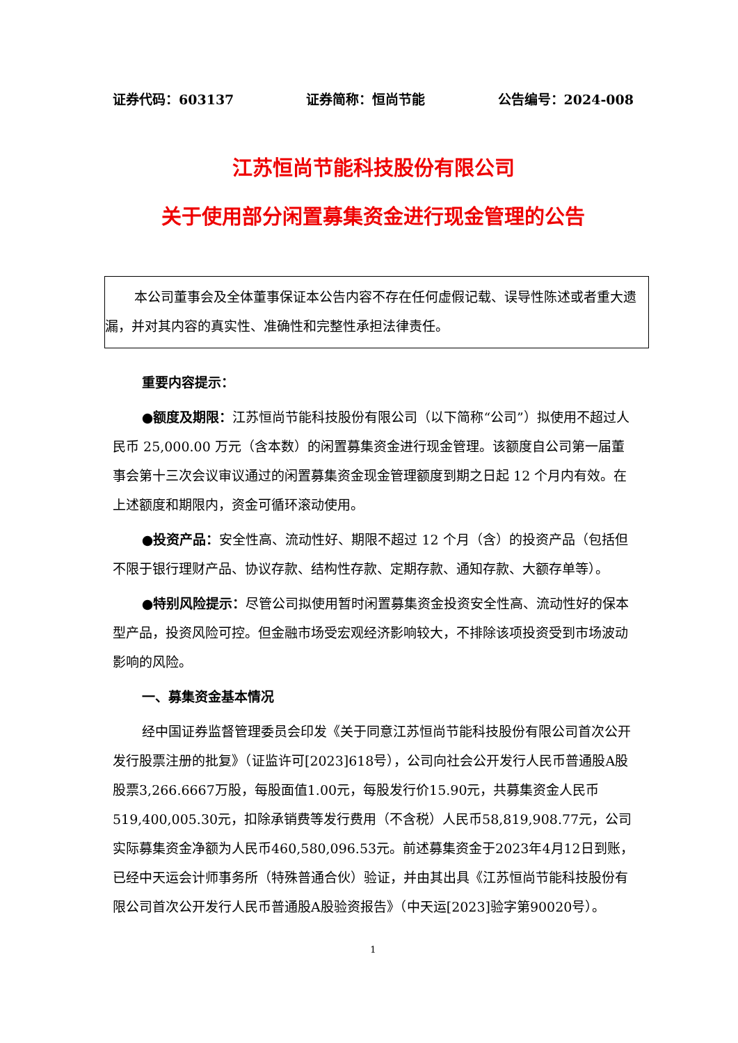证券代码：603137 证券简称：恒尚节能 公告编号：2024-008
江苏恒尚节能科技股份有限公司
关于使用部分闲置募集资金进行现金管理的公告
本公司董事会及全体董事保证本公告内容不存在任何虚假记载、误导性陈述或者重大遗漏，并对其内容的真实性、准确性和完整性承担法律责任。
重要内容提示：
●额度及期限：江苏恒尚节能科技股份有限公司（以下简称“公司”）拟使用不超过人民币 25,000.00 万元（含本数）的闲置募集资金进行现金管理。该额度自公司第一届董事会第十三次会议审议通过的闲置募集资金现金管理额度到期之日起 12 个月内有效。在上述额度和期限内，资金可循环滚动使用。
●投资产品：安全性高、流动性好、期限不超过 12 个月（含）的投资产品（包括但不限于银行理财产品、协议存款、结构性存款、定期存款、通知存款、大额存单等）。
●特别风险提示：尽管公司拟使用暂时闲置募集资金投资安全性高、流动性好的保本型产品，投资风险可控。但金融市场受宏观经济影响较大，不排除该项投资受到市场波动影响的风险。
一、募集资金基本情况
经中国证券监督管理委员会印发《关于同意江苏恒尚节能科技股份有限公司首次公开发行股票注册的批复》（证监许可[2023]618号），公司向社会公开发行人民币普通股A股股票3,266.6667万股，每股面值1.00元，每股发行价15.90元，共募集资金人民币519,400,005.30元，扣除承销费等发行费用（不含税）人民币58,819,908.77元，公司实际募集资金净额为人民币460,580,096.53元。前述募集资金于2023年4月12日到账，已经中天运会计师事务所（特殊普通合伙）验证，并由其出具《江苏恒尚节能科技股份有限公司首次公开发行人民币普通股A股验资报告》（中天运[2023]验字第90020号）。
1